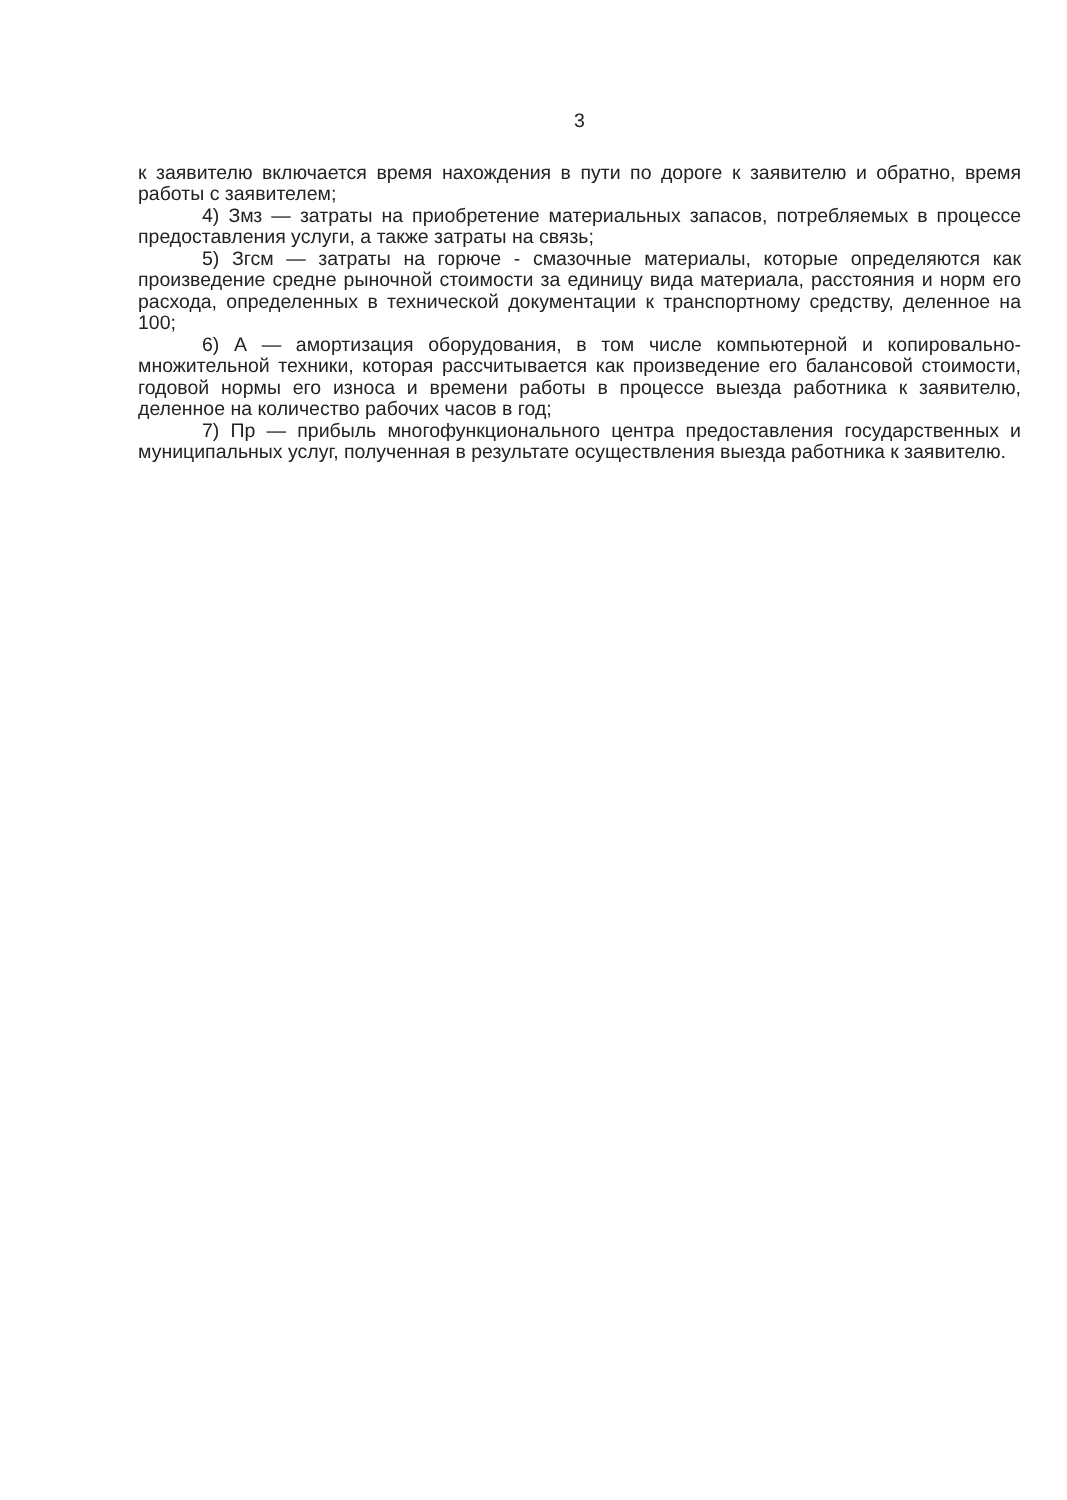3
к заявителю включается время нахождения в пути по дороге к заявителю и обратно, время работы с заявителем;
4) Змз — затраты на приобретение материальных запасов, потребляемых в процессе предоставления услуги, а также затраты на связь;
5) Згсм — затраты на горюче - смазочные материалы, которые определяются как произведение средне рыночной стоимости за единицу вида материала, расстояния и норм его расхода, определенных в технической документации к транспортному средству, деленное на 100;
6) А — амортизация оборудования, в том числе компьютерной и копировально-множительной техники, которая рассчитывается как произведение его балансовой стоимости, годовой нормы его износа и времени работы в процессе выезда работника к заявителю, деленное на количество рабочих часов в год;
7) Пр — прибыль многофункционального центра предоставления государственных и муниципальных услуг, полученная в результате осуществления выезда работника к заявителю.